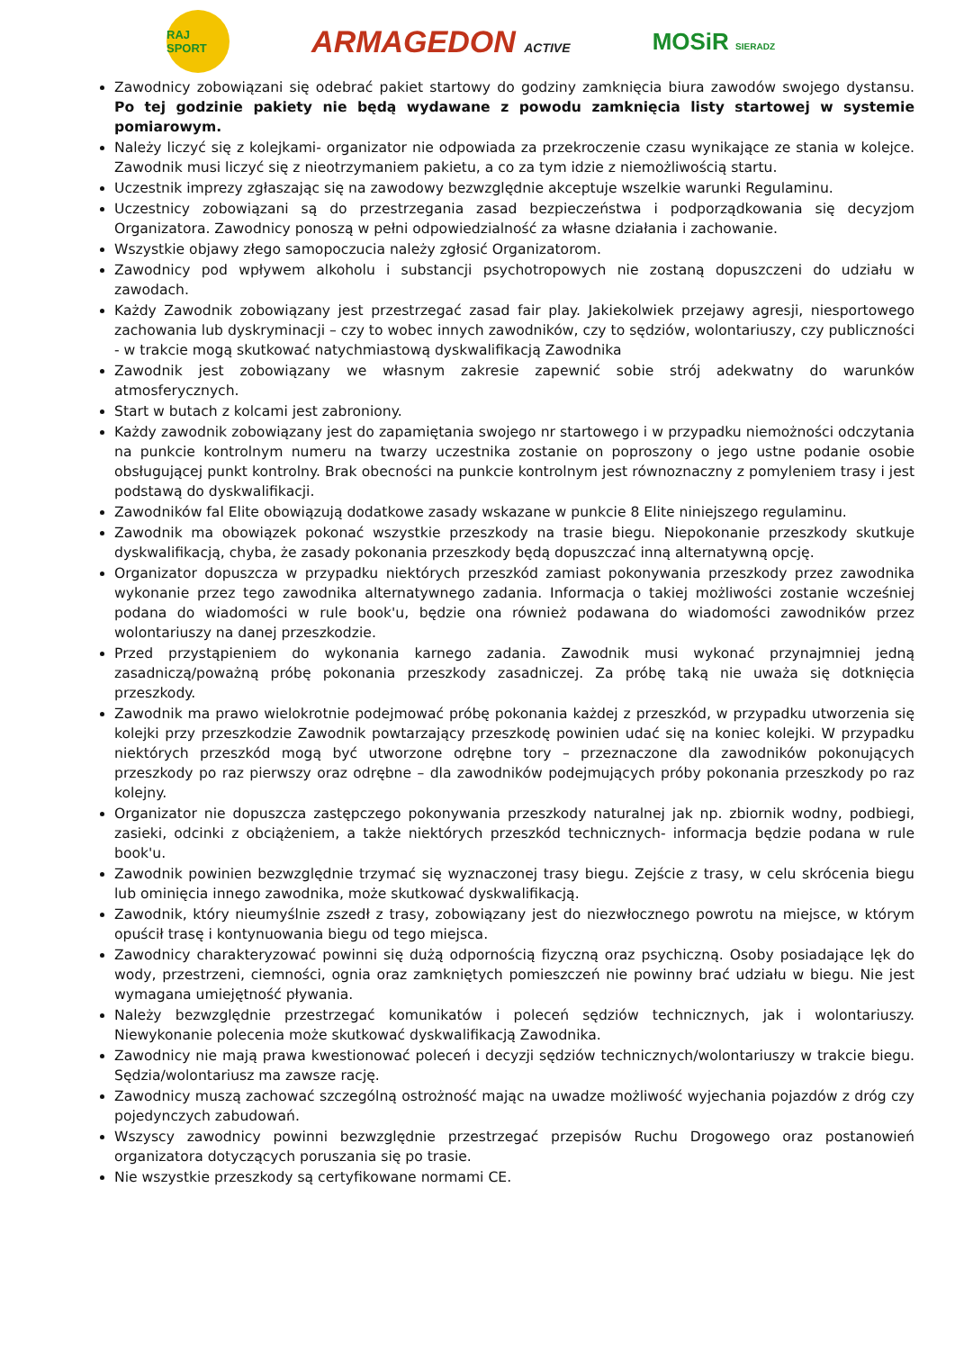RAJ SPORT
ARMAGEDON ACTIVE
MOSiR SIERADZ
Zawodnicy zobowiązani się odebrać pakiet startowy do godziny zamknięcia biura zawodów swojego dystansu. Po tej godzinie pakiety nie będą wydawane z powodu zamknięcia listy startowej w systemie pomiarowym.
Należy liczyć się z kolejkami- organizator nie odpowiada za przekroczenie czasu wynikające ze stania w kolejce. Zawodnik musi liczyć się z nieotrzymaniem pakietu, a co za tym idzie z niemożliwością startu.
Uczestnik imprezy zgłaszając się na zawodowy bezwzględnie akceptuje wszelkie warunki Regulaminu.
Uczestnicy zobowiązani są do przestrzegania zasad bezpieczeństwa i podporządkowania się decyzjom Organizatora. Zawodnicy ponoszą w pełni odpowiedzialność za własne działania i zachowanie.
Wszystkie objawy złego samopoczucia należy zgłosić Organizatorom.
Zawodnicy pod wpływem alkoholu i substancji psychotropowych nie zostaną dopuszczeni do udziału w zawodach.
Każdy Zawodnik zobowiązany jest przestrzegać zasad fair play. Jakiekolwiek przejawy agresji, niesportowego zachowania lub dyskryminacji – czy to wobec innych zawodników, czy to sędziów, wolontariuszy, czy publiczności - w trakcie mogą skutkować natychmiastową dyskwalifikacją Zawodnika
Zawodnik jest zobowiązany we własnym zakresie zapewnić sobie strój adekwatny do warunków atmosferycznych.
Start w butach z kolcami jest zabroniony.
Każdy zawodnik zobowiązany jest do zapamiętania swojego nr startowego i w przypadku niemożności odczytania na punkcie kontrolnym numeru na twarzy uczestnika zostanie on poproszony o jego ustne podanie osobie obsługującej punkt kontrolny. Brak obecności na punkcie kontrolnym jest równoznaczny z pomyleniem trasy i jest podstawą do dyskwalifikacji.
Zawodników fal Elite obowiązują dodatkowe zasady wskazane w punkcie 8 Elite niniejszego regulaminu.
Zawodnik ma obowiązek pokonać wszystkie przeszkody na trasie biegu. Niepokonanie przeszkody skutkuje dyskwalifikacją, chyba, że zasady pokonania przeszkody będą dopuszczać inną alternatywną opcję.
Organizator dopuszcza w przypadku niektórych przeszkód zamiast pokonywania przeszkody przez zawodnika wykonanie przez tego zawodnika alternatywnego zadania. Informacja o takiej możliwości zostanie wcześniej podana do wiadomości w rule book'u, będzie ona również podawana do wiadomości zawodników przez wolontariuszy na danej przeszkodzie.
Przed przystąpieniem do wykonania karnego zadania. Zawodnik musi wykonać przynajmniej jedną zasadniczą/poważną próbę pokonania przeszkody zasadniczej. Za próbę taką nie uważa się dotknięcia przeszkody.
Zawodnik ma prawo wielokrotnie podejmować próbę pokonania każdej z przeszkód, w przypadku utworzenia się kolejki przy przeszkodzie Zawodnik powtarzający przeszkodę powinien udać się na koniec kolejki. W przypadku niektórych przeszkód mogą być utworzone odrębne tory – przeznaczone dla zawodników pokonujących przeszkody po raz pierwszy oraz odrębne – dla zawodników podejmujących próby pokonania przeszkody po raz kolejny.
Organizator nie dopuszcza zastępczego pokonywania przeszkody naturalnej jak np. zbiornik wodny, podbiegi, zasieki, odcinki z obciążeniem, a także niektórych przeszkód technicznych- informacja będzie podana w rule book'u.
Zawodnik powinien bezwzględnie trzymać się wyznaczonej trasy biegu. Zejście z trasy, w celu skrócenia biegu lub ominięcia innego zawodnika, może skutkować dyskwalifikacją.
Zawodnik, który nieumyślnie zszedł z trasy, zobowiązany jest do niezwłocznego powrotu na miejsce, w którym opuścił trasę i kontynuowania biegu od tego miejsca.
Zawodnicy charakteryzować powinni się dużą odpornością fizyczną oraz psychiczną. Osoby posiadające lęk do wody, przestrzeni, ciemności, ognia oraz zamkniętych pomieszczeń nie powinny brać udziału w biegu. Nie jest wymagana umiejętność pływania.
Należy bezwzględnie przestrzegać komunikatów i poleceń sędziów technicznych, jak i wolontariuszy. Niewykonanie polecenia może skutkować dyskwalifikacją Zawodnika.
Zawodnicy nie mają prawa kwestionować poleceń i decyzji sędziów technicznych/wolontariuszy w trakcie biegu. Sędzia/wolontariusz ma zawsze rację.
Zawodnicy muszą zachować szczególną ostrożność mając na uwadze możliwość wyjechania pojazdów z dróg czy pojedynczych zabudowań.
Wszyscy zawodnicy powinni bezwzględnie przestrzegać przepisów Ruchu Drogowego oraz postanowień organizatora dotyczących poruszania się po trasie.
Nie wszystkie przeszkody są certyfikowane normami CE.